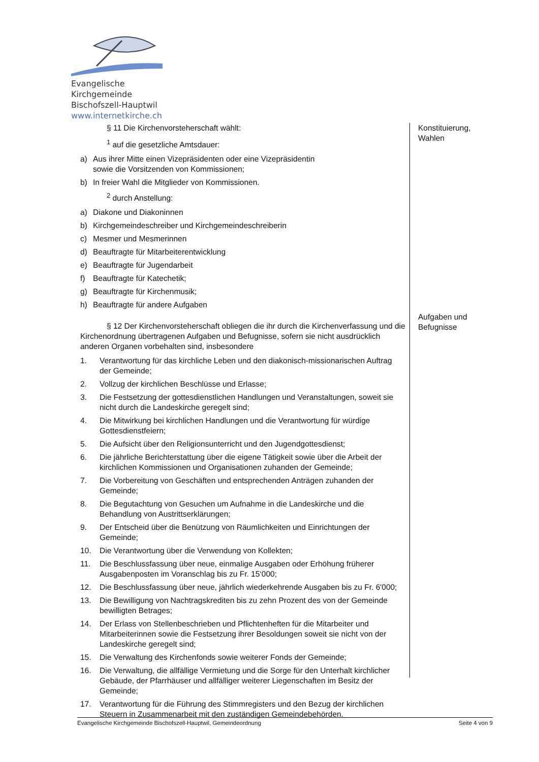Evangelische Kirchgemeinde
Bischofszell-Hauptwil
www.internetkirche.ch
§ 11 Die Kirchenvorsteherschaft wählt:
<sup>1</sup> auf die gesetzliche Amtsdauer:
a) Aus ihrer Mitte einen Vizepräsidenten oder eine Vizepräsidentin
sowie die Vorsitzenden von Kommissionen;
b) In freier Wahl die Mitglieder von Kommissionen.
<sup>2</sup> durch Anstellung:
a) Diakone und Diakoninnen
b) Kirchgemeindeschreiber und Kirchgemeindeschreiberin
c) Mesmer und Mesmerinnen
d) Beauftragte für Mitarbeiterentwicklung
e) Beauftragte für Jugendarbeit
f) Beauftragte für Katechetik;
g) Beauftragte für Kirchenmusik;
h) Beauftragte für andere Aufgaben
§ 12 Der Kirchenvorsteherschaft obliegen die ihr durch die Kirchenverfassung und die Kirchenordnung übertragenen Aufgaben und Befugnisse, sofern sie nicht ausdrücklich anderen Organen vorbehalten sind, insbesondere
1. Verantwortung für das kirchliche Leben und den diakonisch-missionarischen Auftrag der Gemeinde;
2. Vollzug der kirchlichen Beschlüsse und Erlasse;
3. Die Festsetzung der gottesdienstlichen Handlungen und Veranstaltungen, soweit sie nicht durch die Landeskirche geregelt sind;
4. Die Mitwirkung bei kirchlichen Handlungen und die Verantwortung für würdige Gottesdienstfeiern;
5. Die Aufsicht über den Religionsunterricht und den Jugendgottesdienst;
6. Die jährliche Berichterstattung über die eigene Tätigkeit sowie über die Arbeit der kirchlichen Kommissionen und Organisationen zuhanden der Gemeinde;
7. Die Vorbereitung von Geschäften und entsprechenden Anträgen zuhanden der Gemeinde;
8. Die Begutachtung von Gesuchen um Aufnahme in die Landeskirche und die Behandlung von Austrittserklärungen;
9. Der Entscheid über die Benützung von Räumlichkeiten und Einrichtungen der Gemeinde;
10. Die Verantwortung über die Verwendung von Kollekten;
11. Die Beschlussfassung über neue, einmalige Ausgaben oder Erhöhung früherer Ausgabenposten im Voranschlag bis zu Fr. 15‘000;
12. Die Beschlussfassung über neue, jährlich wiederkehrende Ausgaben bis zu Fr. 6'000;
13. Die Bewilligung von Nachtragskrediten bis zu zehn Prozent des von der Gemeinde bewilligten Betrages;
14. Der Erlass von Stellenbeschrieben und Pflichtenheften für die Mitarbeiter und Mitarbeiterinnen sowie die Festsetzung ihrer Besoldungen soweit sie nicht von der Landeskirche geregelt sind;
15. Die Verwaltung des Kirchenfonds sowie weiterer Fonds der Gemeinde;
16. Die Verwaltung, die allfällige Vermietung und die Sorge für den Unterhalt kirchlicher Gebäude, der Pfarrhäuser und allfälliger weiterer Liegenschaften im Besitz der Gemeinde;
17. Verantwortung für die Führung des Stimmregisters und den Bezug der kirchlichen Steuern in Zusammenarbeit mit den zuständigen Gemeindebehörden.
Konstituierung,
Wahlen
Aufgaben und
Befugnisse
Evangelische Kirchgemeinde Bischofszell-Hauptwil, Gemeindeordnung Seite 4 von 9